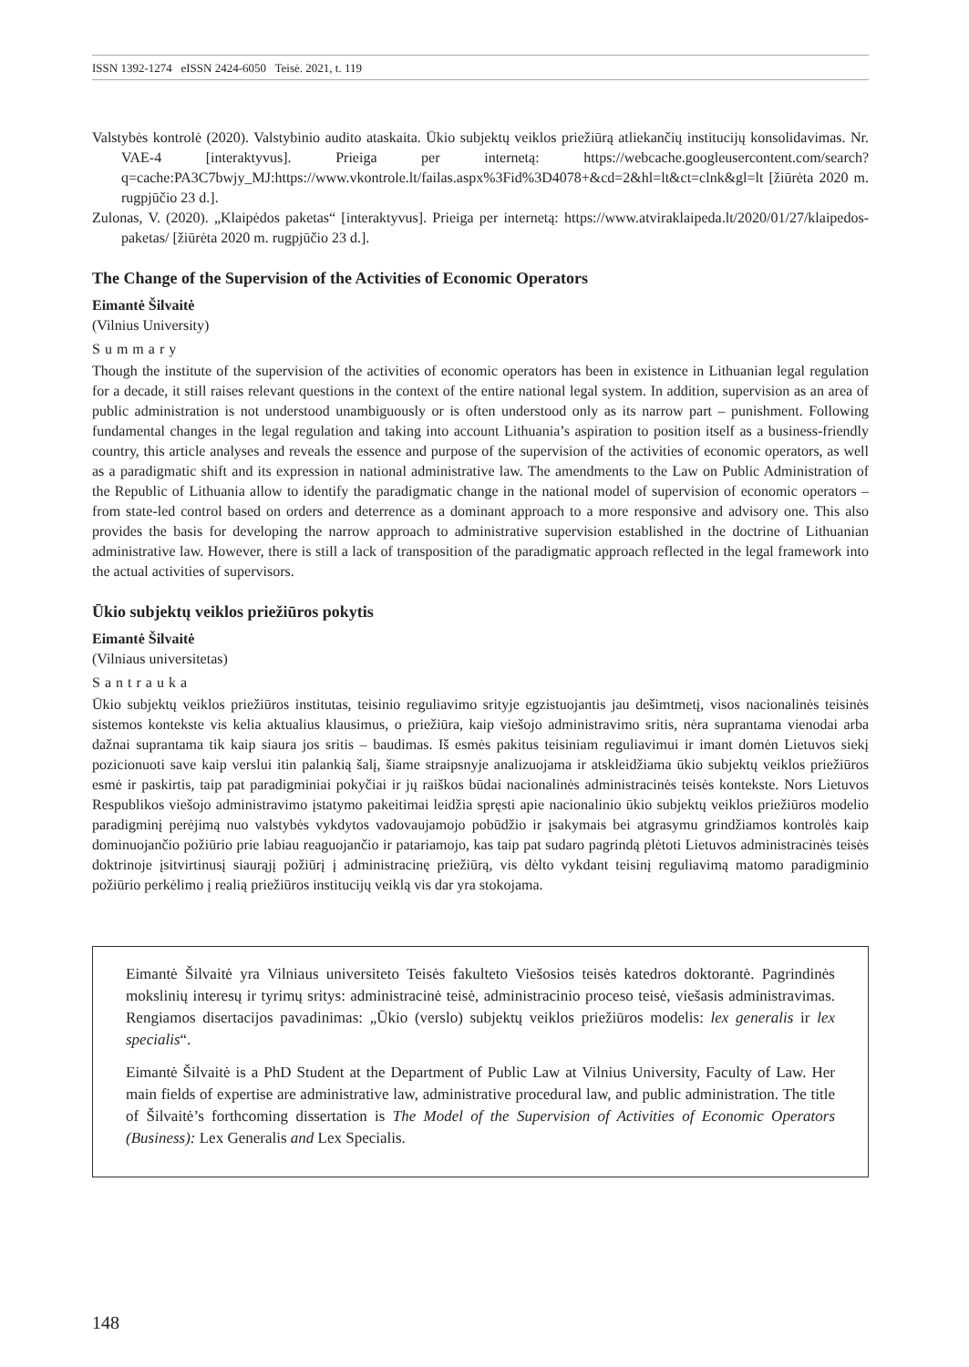ISSN 1392-1274 eISSN 2424-6050 Teisė. 2021, t. 119
Valstybės kontrolė (2020). Valstybinio audito ataskaita. Ūkio subjektų veiklos priežiūrą atliekančių institucijų konsolidavimas. Nr. VAE-4 [interaktyvus]. Prieiga per internetą: https://webcache.googleusercontent.com/search?q=cache:PA3C7bwjy_MJ:https://www.vkontrole.lt/failas.aspx%3Fid%3D4078+&cd=2&hl=lt&ct=clnk&gl=lt [žiūrėta 2020 m. rugpjūčio 23 d.].
Zulonas, V. (2020). „Klaipėdos paketas“ [interaktyvus]. Prieiga per internetą: https://www.atviraklaipeda.lt/2020/01/27/klaipedos-paketas/ [žiūrėta 2020 m. rugpjūčio 23 d.].
The Change of the Supervision of the Activities of Economic Operators
Eimantė Šilvaitė
(Vilnius University)
Summary
Though the institute of the supervision of the activities of economic operators has been in existence in Lithuanian legal regulation for a decade, it still raises relevant questions in the context of the entire national legal system. In addition, supervision as an area of public administration is not understood unambiguously or is often understood only as its narrow part – punishment. Following fundamental changes in the legal regulation and taking into account Lithuania’s aspiration to position itself as a business-friendly country, this article analyses and reveals the essence and purpose of the supervision of the activities of economic operators, as well as a paradigmatic shift and its expression in national administrative law. The amendments to the Law on Public Administration of the Republic of Lithuania allow to identify the paradigmatic change in the national model of supervision of economic operators – from state-led control based on orders and deterrence as a dominant approach to a more responsive and advisory one. This also provides the basis for developing the narrow approach to administrative supervision established in the doctrine of Lithuanian administrative law. However, there is still a lack of transposition of the paradigmatic approach reflected in the legal framework into the actual activities of supervisors.
Ūkio subjektų veiklos priežiūros pokytis
Eimantė Šilvaitė
(Vilniaus universitetas)
Santrauka
Ūkio subjektų veiklos priežiūros institutas, teisinio reguliavimo srityje egzistuojantis jau dešimtmetį, visos nacionalinės teisinės sistemos kontekste vis kelia aktualius klausimus, o priežiūra, kaip viešojo administravimo sritis, nėra suprantama vienodai arba dažnai suprantama tik kaip siaura jos sritis – baudimas. Iš esmės pakitus teisiniam reguliavimui ir imant domėn Lietuvos siekį pozicionuoti save kaip verslui itin palankią šalį, šiame straipsnyje analizuojama ir atskleidžiama ūkio subjektų veiklos priežiūros esmė ir paskirtis, taip pat paradigminiai pokyčiai ir jų raiškos būdai nacionalinės administracinės teisės kontekste. Nors Lietuvos Respublikos viešojo administravimo įstatymo pakeitimai leidžia spręsti apie nacionalinio ūkio subjektų veiklos priežiūros modelio paradigminį perėjimą nuo valstybės vykdytos vadovaujamojo pobūdžio ir įsakymais bei atgrasymu grindžiamos kontrolės kaip dominuojančio požiūrio prie labiau reaguojančio ir patariamojo, kas taip pat sudaro pagrindą plėtoti Lietuvos administracinės teisės doktrinoje įsitvirtinusį siaurąjį požiūrį į administracinę priežiūrą, vis dėlto vykdant teisinį reguliavimą matomo paradigminio požiūrio perkėlimo į realią priežiūros institucijų veiklą vis dar yra stokojama.
Eimantė Šilvaitė yra Vilniaus universiteto Teisės fakulteto Viešosios teisės katedros doktorantė. Pagrindinės mokslinių interesų ir tyrimų sritys: administracinė teisė, administracinio proceso teisė, viešasis administravimas. Rengiamos disertacijos pavadinimas: „Ūkio (verslo) subjektų veiklos priežiūros modelis: lex generalis ir lex specialis“.
Eimantė Šilvaitė is a PhD Student at the Department of Public Law at Vilnius University, Faculty of Law. Her main fields of expertise are administrative law, administrative procedural law, and public administration. The title of Šilvaitė’s forthcoming dissertation is The Model of the Supervision of Activities of Economic Operators (Business): Lex Generalis and Lex Specialis.
148